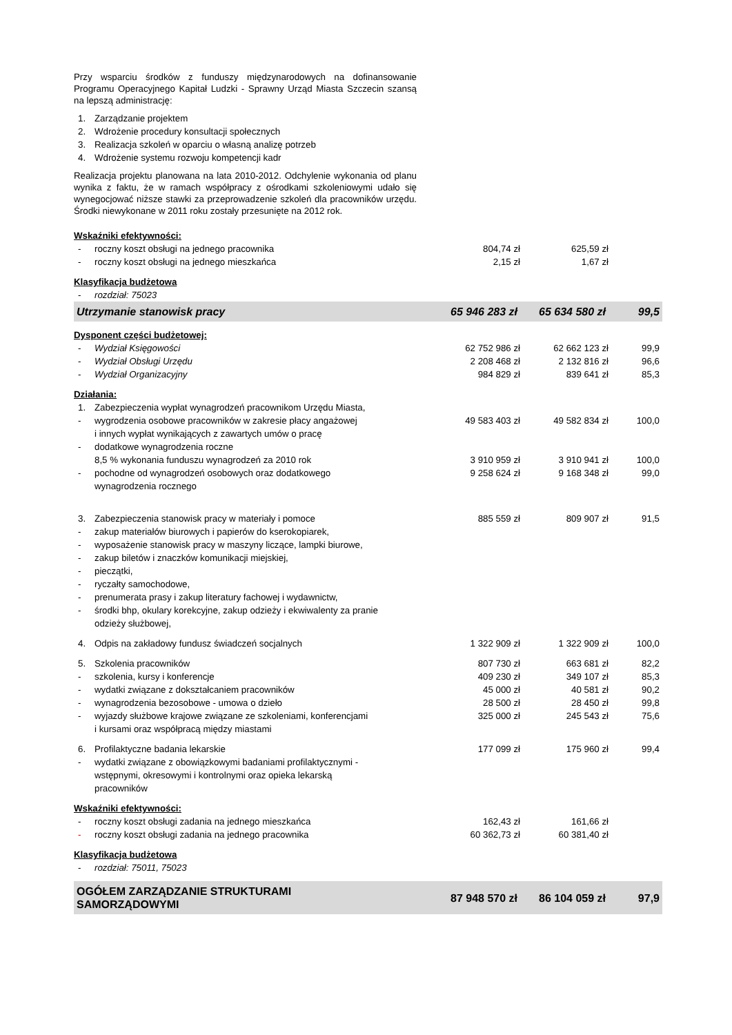Przy wsparciu środków z funduszy międzynarodowych na dofinansowanie Programu Operacyjnego Kapitał Ludzki - Sprawny Urząd Miasta Szczecin szansą na lepszą administrację:
| 1. | Zarządzanie projektem |
| 2. | Wdrożenie procedury konsultacji społecznych |
| 3. | Realizacja szkoleń w oparciu o własną analizę potrzeb |
| 4. | Wdrożenie systemu rozwoju kompetencji kadr |
Realizacja projektu planowana na lata 2010-2012. Odchylenie wykonania od planu wynika z faktu, że w ramach współpracy z ośrodkami szkoleniowymi udało się wynegocjować niższe stawki za przeprowadzenie szkoleń dla pracowników urzędu. Środki niewykonane w 2011 roku zostały przesunięte na 2012 rok.
| Wskaźniki efektywności: | | | | |
| - | roczny koszt obsługi na jednego pracownika | 804,74 zł | 625,59 zł | |
| - | roczny koszt obsługi na jednego mieszkańca | 2,15 zł | 1,67 zł | |
| Klasyfikacja budżetowa | | | | |
| - | rozdział: 75023 | | | |
| Utrzymanie stanowisk pracy | | 65 946 283 zł | 65 634 580 zł | 99,5 |
| Dysponent części budżetowej: | | | | |
| - | Wydział Księgowości | 62 752 986 zł | 62 662 123 zł | 99,9 |
| - | Wydział Obsługi Urzędu | 2 208 468 zł | 2 132 816 zł | 96,6 |
| - | Wydział Organizacyjny | 984 829 zł | 839 641 zł | 85,3 |
| Działania: | | | | |
| 1. | Zabezpieczenia wypłat wynagrodzeń pracownikom Urzędu Miasta, | | | |
| - | wygrodzenia osobowe pracowników w zakresie płacy angażowej i innych wypłat wynikających z zawartych umów o pracę | 49 583 403 zł | 49 582 834 zł | 100,0 |
| - | dodatkowe wynagrodzenia roczne 8,5 % wykonania funduszu wynagrodzeń za 2010 rok | 3 910 959 zł | 3 910 941 zł | 100,0 |
| - | pochodne od wynagrodzeń osobowych oraz dodatkowego wynagrodzenia rocznego | 9 258 624 zł | 9 168 348 zł | 99,0 |
| 3. | Zabezpieczenia stanowisk pracy w materiały i pomoce | 885 559 zł | 809 907 zł | 91,5 |
| - | zakup materiałów biurowych i papierów do kserokopiarek, | | | |
| - | wyposażenie stanowisk pracy w maszyny liczące, lampki biurowe, | | | |
| - | zakup biletów i znaczków komunikacji miejskiej, | | | |
| - | pieczątki, | | | |
| - | ryczałty samochodowe, | | | |
| - | prenumerata prasy i zakup literatury fachowej i wydawnictw, | | | |
| - | środki bhp, okulary korekcyjne, zakup odzieży i ekwiwalenty za pranie odzieży służbowej, | | | |
| 4. | Odpis na zakładowy fundusz świadczeń socjalnych | 1 322 909 zł | 1 322 909 zł | 100,0 |
| 5. | Szkolenia pracowników | 807 730 zł | 663 681 zł | 82,2 |
| - | szkolenia, kursy i konferencje | 409 230 zł | 349 107 zł | 85,3 |
| - | wydatki związane z dokształcaniem pracowników | 45 000 zł | 40 581 zł | 90,2 |
| - | wynagrodzenia bezosobowe - umowa o dzieło | 28 500 zł | 28 450 zł | 99,8 |
| - | wyjazdy służbowe krajowe związane ze szkoleniami, konferencjami i kursami oraz współpracą między miastami | 325 000 zł | 245 543 zł | 75,6 |
| 6. | Profilaktyczne badania lekarskie | 177 099 zł | 175 960 zł | 99,4 |
| - | wydatki związane z obowiązkowymi badaniami profilaktycznymi - wstępnymi, okresowymi i kontrolnymi oraz opieka lekarską pracowników | | | |
| Wskaźniki efektywności: | | | | |
| - | roczny koszt obsługi zadania na jednego mieszkańca | 162,43 zł | 161,66 zł | |
| - | roczny koszt obsługi zadania na jednego pracownika | 60 362,73 zł | 60 381,40 zł | |
| Klasyfikacja budżetowa | | | | |
| - | rozdział: 75011, 75023 | | | |
| OGÓŁEM ZARZĄDZANIE STRUKTURAMI SAMORZĄDOWYMI | | 87 948 570 zł | 86 104 059 zł | 97,9 |